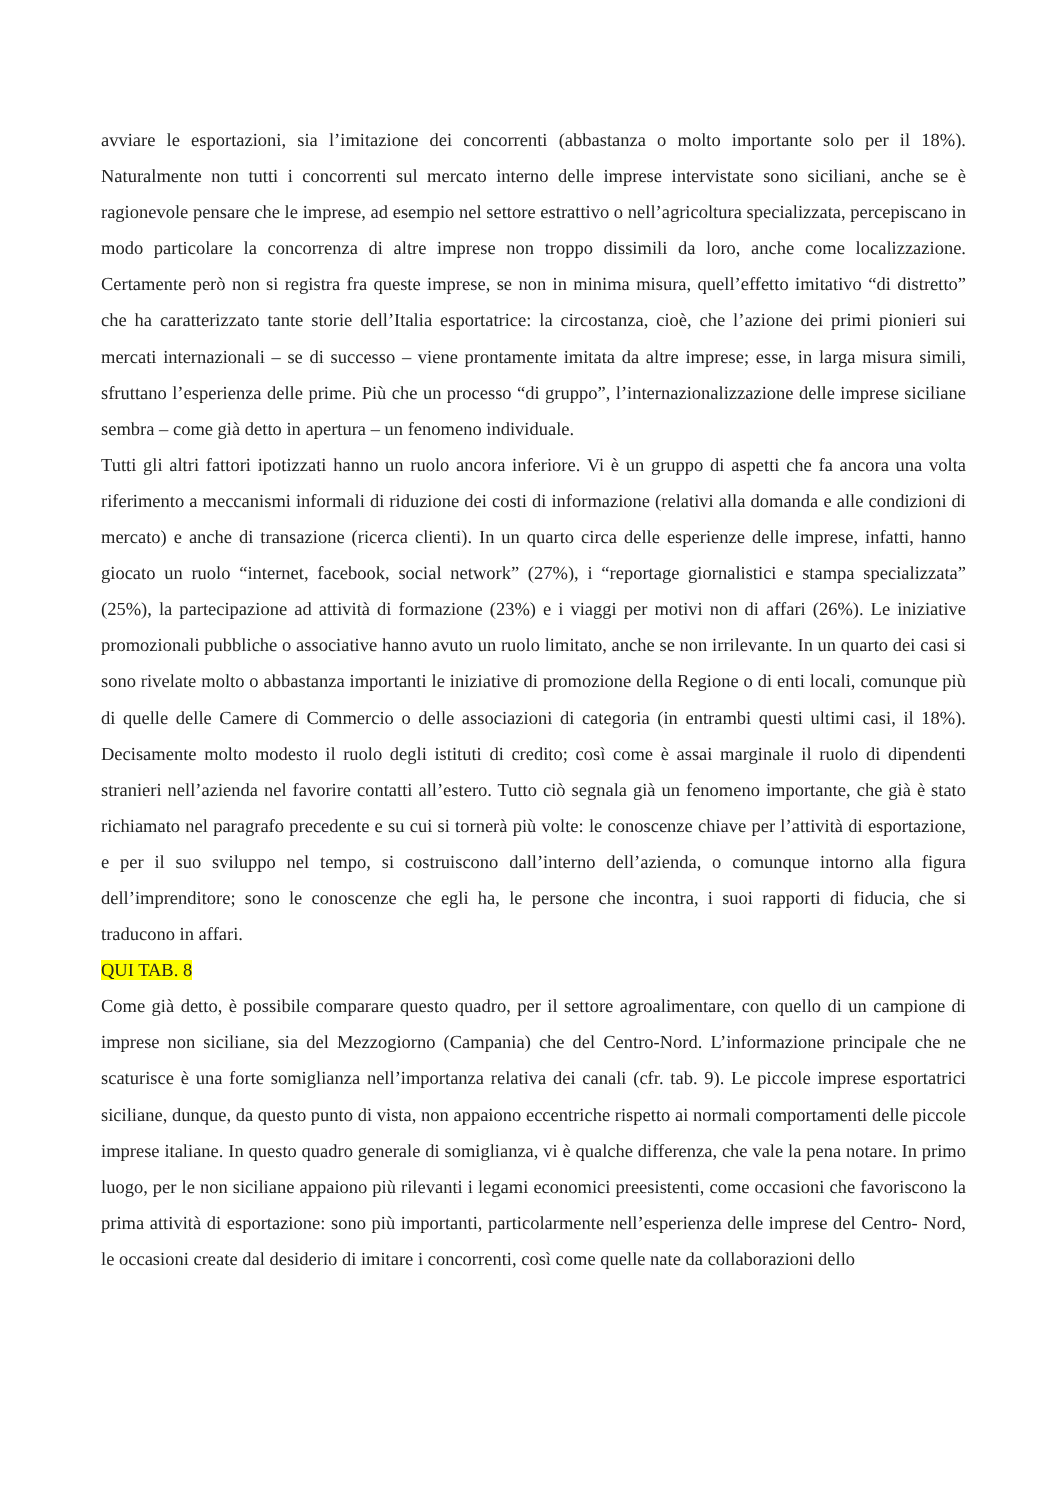avviare le esportazioni, sia l’imitazione dei concorrenti (abbastanza o molto importante solo per il 18%). Naturalmente non tutti i concorrenti sul mercato interno delle imprese intervistate sono siciliani, anche se è ragionevole pensare che le imprese, ad esempio nel settore estrattivo o nell’agricoltura specializzata, percepiscano in modo particolare la concorrenza di altre imprese non troppo dissimili da loro, anche come localizzazione. Certamente però non si registra fra queste imprese, se non in minima misura, quell’effetto imitativo “di distretto” che ha caratterizzato tante storie dell’Italia esportatrice: la circostanza, cioè, che l’azione dei primi pionieri sui mercati internazionali – se di successo – viene prontamente imitata da altre imprese; esse, in larga misura simili, sfruttano l’esperienza delle prime. Più che un processo “di gruppo”, l’internazionalizzazione delle imprese siciliane sembra – come già detto in apertura – un fenomeno individuale.
Tutti gli altri fattori ipotizzati hanno un ruolo ancora inferiore. Vi è un gruppo di aspetti che fa ancora una volta riferimento a meccanismi informali di riduzione dei costi di informazione (relativi alla domanda e alle condizioni di mercato) e anche di transazione (ricerca clienti). In un quarto circa delle esperienze delle imprese, infatti, hanno giocato un ruolo “internet, facebook, social network” (27%), i “reportage giornalistici e stampa specializzata” (25%), la partecipazione ad attività di formazione (23%) e i viaggi per motivi non di affari (26%). Le iniziative promozionali pubbliche o associative hanno avuto un ruolo limitato, anche se non irrilevante. In un quarto dei casi si sono rivelate molto o abbastanza importanti le iniziative di promozione della Regione o di enti locali, comunque più di quelle delle Camere di Commercio o delle associazioni di categoria (in entrambi questi ultimi casi, il 18%). Decisamente molto modesto il ruolo degli istituti di credito; così come è assai marginale il ruolo di dipendenti stranieri nell’azienda nel favorire contatti all’estero. Tutto ciò segnala già un fenomeno importante, che già è stato richiamato nel paragrafo precedente e su cui si tornerà più volte: le conoscenze chiave per l’attività di esportazione, e per il suo sviluppo nel tempo, si costruiscono dall’interno dell’azienda, o comunque intorno alla figura dell’imprenditore; sono le conoscenze che egli ha, le persone che incontra, i suoi rapporti di fiducia, che si traducono in affari.
QUI TAB. 8
Come già detto, è possibile comparare questo quadro, per il settore agroalimentare, con quello di un campione di imprese non siciliane, sia del Mezzogiorno (Campania) che del Centro-Nord. L’informazione principale che ne scaturisce è una forte somiglianza nell’importanza relativa dei canali (cfr. tab. 9). Le piccole imprese esportatrici siciliane, dunque, da questo punto di vista, non appaiono eccentriche rispetto ai normali comportamenti delle piccole imprese italiane. In questo quadro generale di somiglianza, vi è qualche differenza, che vale la pena notare. In primo luogo, per le non siciliane appaiono più rilevanti i legami economici preesistenti, come occasioni che favoriscono la prima attività di esportazione: sono più importanti, particolarmente nell’esperienza delle imprese del Centro- Nord, le occasioni create dal desiderio di imitare i concorrenti, così come quelle nate da collaborazioni dello